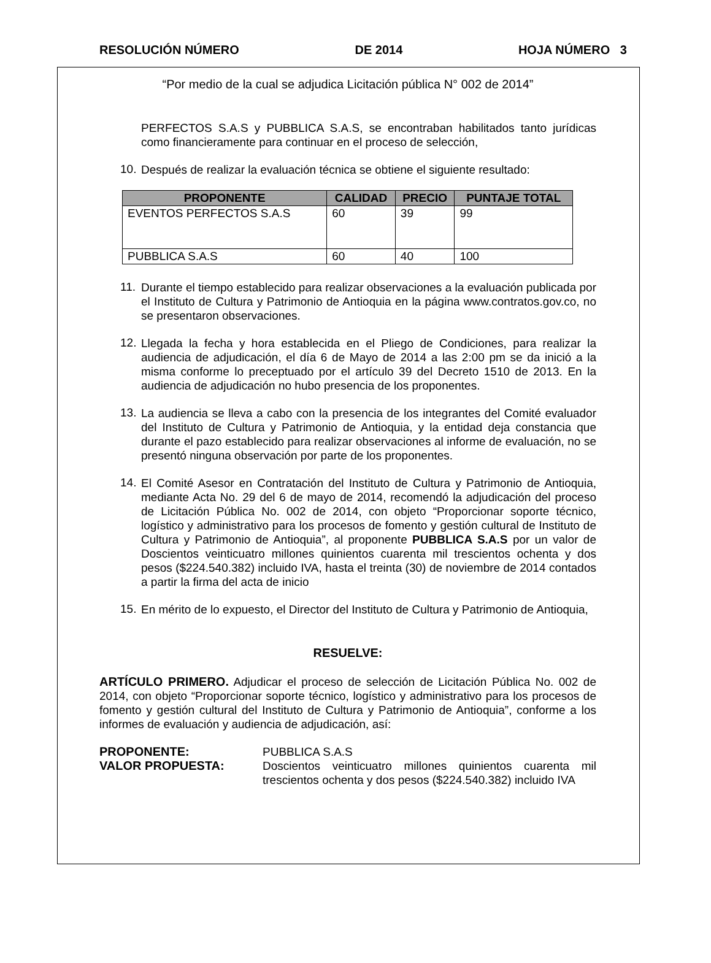RESOLUCIÓN NÚMERO DE 2014 HOJA NÚMERO 3
“Por medio de la cual se adjudica Licitación pública N° 002 de 2014”
PERFECTOS S.A.S y PUBBLICA S.A.S, se encontraban habilitados tanto jurídicas como financieramente para continuar en el proceso de selección,
10.
Después de realizar la evaluación técnica se obtiene el siguiente resultado:
| PROPONENTE | CALIDAD | PRECIO | PUNTAJE TOTAL |
| --- | --- | --- | --- |
| EVENTOS PERFECTOS S.A.S | 60 | 39 | 99 |
| PUBBLICA S.A.S | 60 | 40 | 100 |
11.
Durante el tiempo establecido para realizar observaciones a la evaluación publicada por el Instituto de Cultura y Patrimonio de Antioquia en la página www.contratos.gov.co, no se presentaron observaciones.
12.
Llegada la fecha y hora establecida en el Pliego de Condiciones, para realizar la audiencia de adjudicación, el día 6 de Mayo de 2014 a las 2:00 pm se da inició a la misma conforme lo preceptuado por el artículo 39 del Decreto 1510 de 2013. En la audiencia de adjudicación no hubo presencia de los proponentes.
13.
La audiencia se lleva a cabo con la presencia de los integrantes del Comité evaluador del Instituto de Cultura y Patrimonio de Antioquia, y la entidad deja constancia que durante el pazo establecido para realizar observaciones al informe de evaluación, no se presentó ninguna observación por parte de los proponentes.
14.
El Comité Asesor en Contratación del Instituto de Cultura y Patrimonio de Antioquia, mediante Acta No. 29 del 6 de mayo de 2014, recomendó la adjudicación del proceso de Licitación Pública No. 002 de 2014, con objeto “Proporcionar soporte técnico, logístico y administrativo para los procesos de fomento y gestión cultural de Instituto de Cultura y Patrimonio de Antioquia”, al proponente PUBBLICA S.A.S por un valor de Doscientos veinticuatro millones quinientos cuarenta mil trescientos ochenta y dos pesos ($224.540.382) incluido IVA, hasta el treinta (30) de noviembre de 2014 contados a partir la firma del acta de inicio
15.
En mérito de lo expuesto, el Director del Instituto de Cultura y Patrimonio de Antioquia,
RESUELVE:
ARTÍCULO PRIMERO. Adjudicar el proceso de selección de Licitación Pública No. 002 de 2014, con objeto “Proporcionar soporte técnico, logístico y administrativo para los procesos de fomento y gestión cultural del Instituto de Cultura y Patrimonio de Antioquia”, conforme a los informes de evaluación y audiencia de adjudicación, así:
PROPONENTE: PUBBLICA S.A.S VALOR PROPUESTA: Doscientos veinticuatro millones quinientos cuarenta mil trescientos ochenta y dos pesos ($224.540.382) incluido IVA